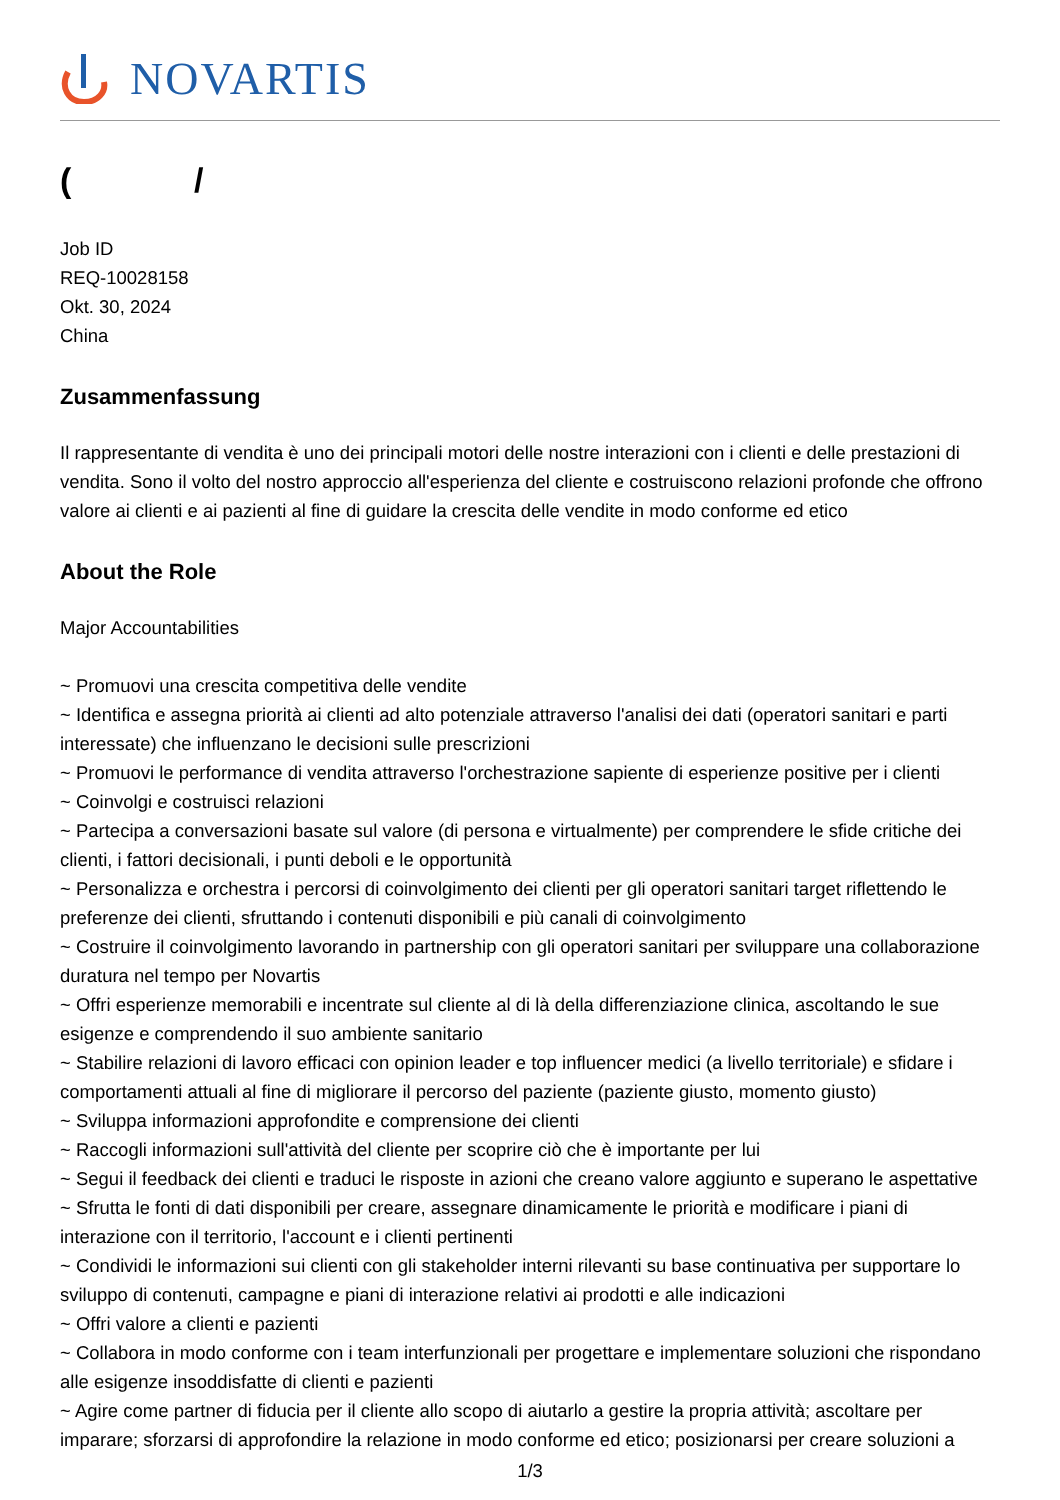NOVARTIS
( /
Job ID
REQ-10028158
Okt. 30, 2024
China
Zusammenfassung
Il rappresentante di vendita è uno dei principali motori delle nostre interazioni con i clienti e delle prestazioni di vendita. Sono il volto del nostro approccio all'esperienza del cliente e costruiscono relazioni profonde che offrono valore ai clienti e ai pazienti al fine di guidare la crescita delle vendite in modo conforme ed etico
About the Role
Major Accountabilities
~ Promuovi una crescita competitiva delle vendite
~ Identifica e assegna priorità ai clienti ad alto potenziale attraverso l'analisi dei dati (operatori sanitari e parti interessate) che influenzano le decisioni sulle prescrizioni
~ Promuovi le performance di vendita attraverso l'orchestrazione sapiente di esperienze positive per i clienti
~ Coinvolgi e costruisci relazioni
~ Partecipa a conversazioni basate sul valore (di persona e virtualmente) per comprendere le sfide critiche dei clienti, i fattori decisionali, i punti deboli e le opportunità
~ Personalizza e orchestra i percorsi di coinvolgimento dei clienti per gli operatori sanitari target riflettendo le preferenze dei clienti, sfruttando i contenuti disponibili e più canali di coinvolgimento
~ Costruire il coinvolgimento lavorando in partnership con gli operatori sanitari per sviluppare una collaborazione duratura nel tempo per Novartis
~ Offri esperienze memorabili e incentrate sul cliente al di là della differenziazione clinica, ascoltando le sue esigenze e comprendendo il suo ambiente sanitario
~ Stabilire relazioni di lavoro efficaci con opinion leader e top influencer medici (a livello territoriale) e sfidare i comportamenti attuali al fine di migliorare il percorso del paziente (paziente giusto, momento giusto)
~ Sviluppa informazioni approfondite e comprensione dei clienti
~ Raccogli informazioni sull'attività del cliente per scoprire ciò che è importante per lui
~ Segui il feedback dei clienti e traduci le risposte in azioni che creano valore aggiunto e superano le aspettative
~ Sfrutta le fonti di dati disponibili per creare, assegnare dinamicamente le priorità e modificare i piani di interazione con il territorio, l'account e i clienti pertinenti
~ Condividi le informazioni sui clienti con gli stakeholder interni rilevanti su base continuativa per supportare lo sviluppo di contenuti, campagne e piani di interazione relativi ai prodotti e alle indicazioni
~ Offri valore a clienti e pazienti
~ Collabora in modo conforme con i team interfunzionali per progettare e implementare soluzioni che rispondano alle esigenze insoddisfatte di clienti e pazienti
~ Agire come partner di fiducia per il cliente allo scopo di aiutarlo a gestire la propria attività; ascoltare per imparare; sforzarsi di approfondire la relazione in modo conforme ed etico; posizionarsi per creare soluzioni a
1/3